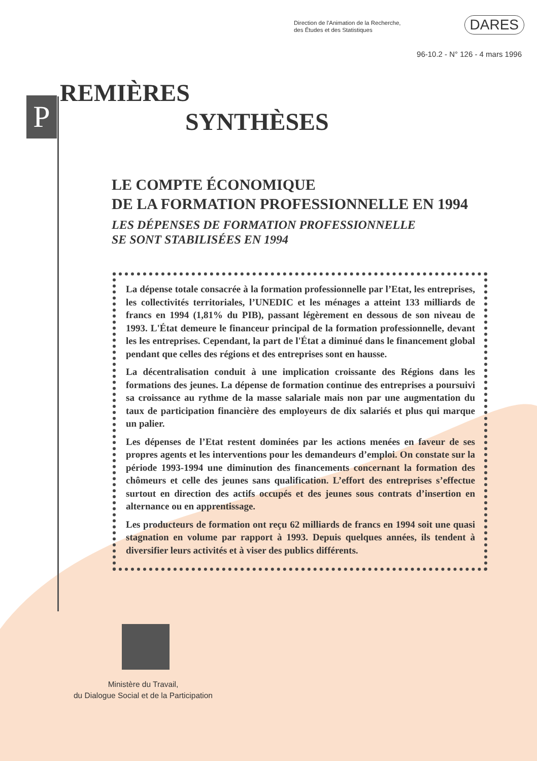P
Direction de l'Animation de la Recherche,
des Études et des Statistiques
DARES
96-10.2 - N° 126 - 4 mars 1996
REMIÈRES
SYNTHÈSES
LE COMPTE ÉCONOMIQUE
DE LA FORMATION PROFESSIONNELLE EN 1994
LES DÉPENSES DE FORMATION PROFESSIONNELLE
SE SONT STABILISÉES EN 1994
La dépense totale consacrée à la formation professionnelle par l’Etat, les entreprises, les collectivités territoriales, l’UNEDIC et les ménages a atteint 133 milliards de francs en 1994 (1,81% du PIB), passant légèrement en dessous de son niveau de 1993. L'État demeure le financeur principal de la formation professionnelle, devant les les entreprises. Cependant, la part de l'État a diminué dans le financement global pendant que celles des régions et des entreprises sont en hausse.
La décentralisation conduit à une implication croissante des Régions dans les formations des jeunes. La dépense de formation continue des entreprises a poursuivi sa croissance au rythme de la masse salariale mais non par une augmentation du taux de participation financière des employeurs de dix salariés et plus qui marque un palier.
Les dépenses de l’Etat restent dominées par les actions menées en faveur de ses propres agents et les interventions pour les demandeurs d’emploi. On constate sur la période 1993-1994 une diminution des financements concernant la formation des chômeurs et celle des jeunes sans qualification. L’effort des entreprises s’effectue surtout en direction des actifs occupés et des jeunes sous contrats d’insertion en alternance ou en apprentissage.
Les producteurs de formation ont reçu 62 milliards de francs en 1994 soit une quasi stagnation en volume par rapport à 1993. Depuis quelques années, ils tendent à diversifier leurs activités et à viser des publics différents.
Ministère du Travail,
du Dialogue Social et de la Participation